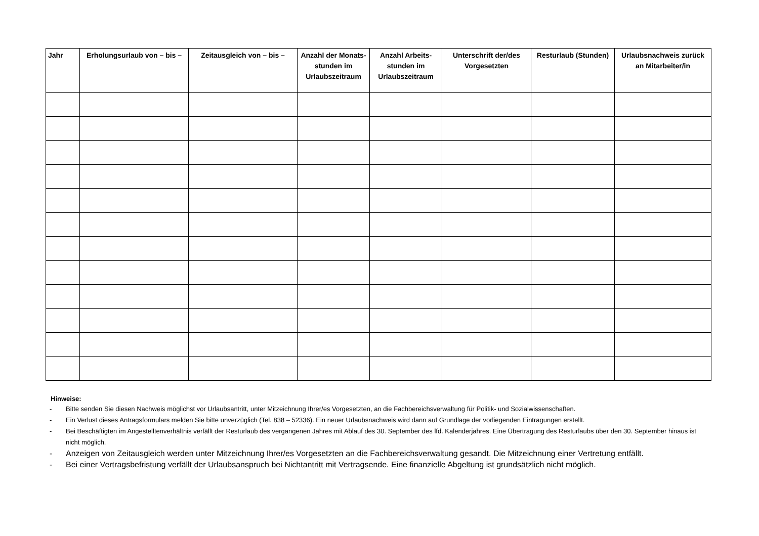| Jahr | Erholungsurlaub von – bis – | Zeitausgleich von – bis – | Anzahl der Monats-stunden im Urlaubszeitraum | Anzahl Arbeits-stunden im Urlaubszeitraum | Unterschrift der/des Vorgesetzten | Resturlaub (Stunden) | Urlaubsnachweis zurück an Mitarbeiter/in |
| --- | --- | --- | --- | --- | --- | --- | --- |
Hinweise:
- Bitte senden Sie diesen Nachweis möglichst vor Urlaubsantritt, unter Mitzeichnung Ihrer/es Vorgesetzten, an die Fachbereichsverwaltung für Politik- und Sozialwissenschaften.
- Ein Verlust dieses Antragsformulars melden Sie bitte unverzüglich (Tel. 838 – 52336). Ein neuer Urlaubsnachweis wird dann auf Grundlage der vorliegenden Eintragungen erstellt.
- Bei Beschäftigten im Angestelltenverhältnis verfällt der Resturlaub des vergangenen Jahres mit Ablauf des 30. September des lfd. Kalenderjahres. Eine Übertragung des Resturlaubs über den 30. September hinaus ist nicht möglich.
- Anzeigen von Zeitausgleich werden unter Mitzeichnung Ihrer/es Vorgesetzten an die Fachbereichsverwaltung gesandt. Die Mitzeichnung einer Vertretung entfällt.
- Bei einer Vertragsbefristung verfällt der Urlaubsanspruch bei Nichtantritt mit Vertragsende. Eine finanzielle Abgeltung ist grundsätzlich nicht möglich.